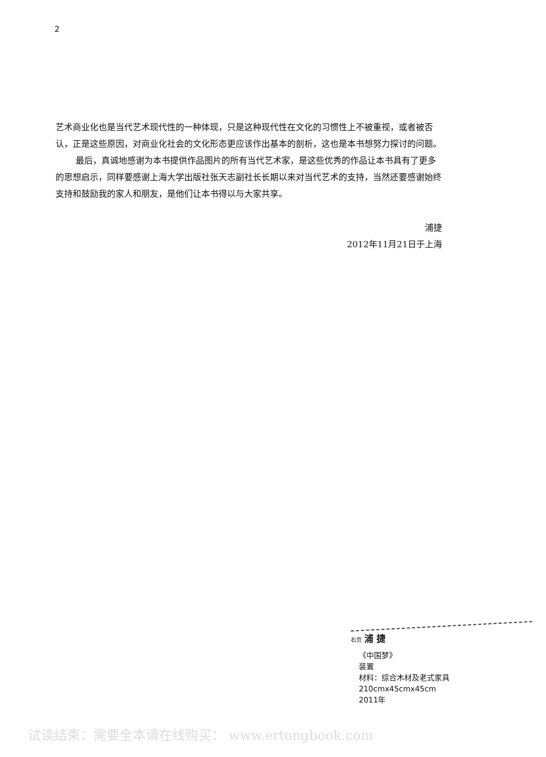2
艺术商业化也是当代艺术现代性的一种体现，只是这种现代性在文化的习惯性上不被重视，或者被否认，正是这些原因，对商业化社会的文化形态更应该作出基本的剖析，这也是本书想努力探讨的问题。
最后，真诚地感谢为本书提供作品图片的所有当代艺术家，是这些优秀的作品让本书具有了更多的思想启示，同样要感谢上海大学出版社张天志副社长长期以来对当代艺术的支持，当然还要感谢始终支持和鼓励我的家人和朋友，是他们让本书得以与大家共享。
浦捷
2012年11月21日于上海
右页 浦 捷
《中国梦》
装置
材料：综合木材及老式家具
210cmx45cmx45cm
2011年
试读结束：需要全本请在线购买： www.ertongbook.com